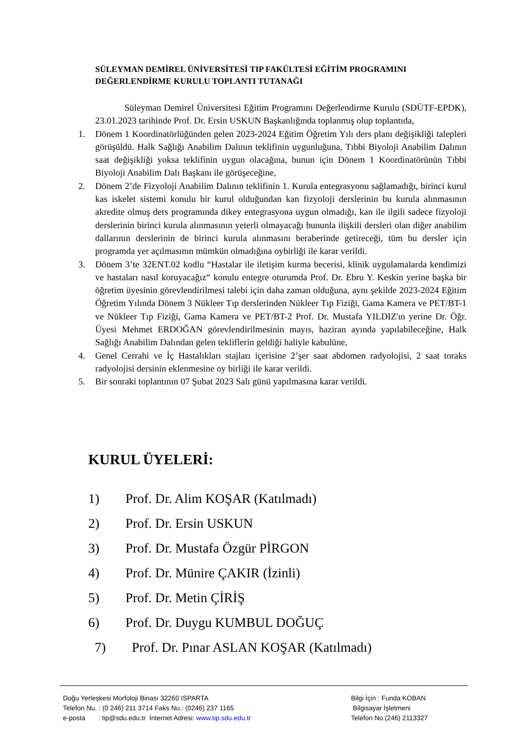SÜLEYMAN DEMİREL ÜNİVERSİTESİ TIP FAKÜLTESİ EĞİTİM PROGRAMINI DEĞERLENDİRME KURULU TOPLANTI TUTANAĞI
Süleyman Demirel Üniversitesi Eğitim Programını Değerlendirme Kurulu (SDÜTF-EPDK), 23.01.2023 tarihinde Prof. Dr. Ersin USKUN Başkanlığında toplanmış olup toplantıda,
1. Dönem 1 Koordinatörlüğünden gelen 2023-2024 Eğitim Öğretim Yılı ders planı değişikliği talepleri görüşüldü. Halk Sağlığı Anabilim Dalının teklifinin uygunluğuna, Tıbbi Biyoloji Anabilim Dalının saat değişikliği yoksa teklifinin uygun olacağına, bunun için Dönem 1 Koordinatörünün Tıbbi Biyoloji Anabilim Dalı Başkanı ile görüşeceğine,
2. Dönem 2’de Fizyoloji Anabilim Dalının teklifinin 1. Kurula entegrasyonu sağlamadığı, birinci kurul kas iskelet sistemi konulu bir kurul olduğundan kan fizyoloji derslerinin bu kurula alınmasının akredite olmuş ders programında dikey entegrasyona uygun olmadığı, kan ile ilgili sadece fizyoloji derslerinin birinci kurula alınmasının yeterli olmayacağı bununla ilişkili dersleri olan diğer anabilim dallarının derslerinin de birinci kurula alınmasını beraberinde getireceği, tüm bu dersler için programda yer açılmasının mümkün olmadığına oybirliği ile karar verildi.
3. Dönem 3’te 32ENT.02 kodlu “Hastalar ile iletişim kurma becerisi, klinik uygulamalarda kendimizi ve hastaları nasıl koruyacağız“ konulu entegre oturumda Prof. Dr. Ebru Y. Keskin yerine başka bir öğretim üyesinin görevlendirilmesi talebi için daha zaman olduğuna, aynı şekilde 2023-2024 Eğitim Öğretim Yılında Dönem 3 Nükleer Tıp derslerinden Nükleer Tıp Fiziği, Gama Kamera ve PET/BT-1 ve Nükleer Tıp Fiziği, Gama Kamera ve PET/BT-2 Prof. Dr. Mustafa YILDIZ'ın yerine Dr. Öğr. Üyesi Mehmet ERDOĞAN görevlendirilmesinin mayıs, haziran ayında yapılabileceğine, Halk Sağlığı Anabilim Dalından gelen tekliflerin geldiği haliyle kabulüne,
4. Genel Cerrahi ve İç Hastalıkları stajları içerisine 2’şer saat abdomen radyolojisi, 2 saat toraks radyolojisi dersinin eklenmesine oy birliği ile karar verildi.
5. Bir sonraki toplantının 07 Şubat 2023 Salı günü yapılmasına karar verildi.
KURUL ÜYELERİ:
1) Prof. Dr. Alim KOŞAR (Katılmadı)
2) Prof. Dr. Ersin USKUN
3) Prof. Dr. Mustafa Özgür PİRGON
4) Prof. Dr. Münire ÇAKIR (İzinli)
5) Prof. Dr. Metin ÇİRİŞ
6) Prof. Dr. Duygu KUMBUL DOĞUÇ
7) Prof. Dr. Pınar ASLAN KOŞAR (Katılmadı)
Doğu Yerleşkesi Morfoloji Binası 32260 ISPARTA
Telefon Nu. : (0 246) 211 3714 Faks Nu.: (0246) 237 1165
e-posta : tip@sdu.edu.tr İnternet Adresi: www.tip.sdu.edu.tr
Bilgi İçin : Funda KOBAN
Bilgisayar İşletmeni
Telefon No.(246) 2113327